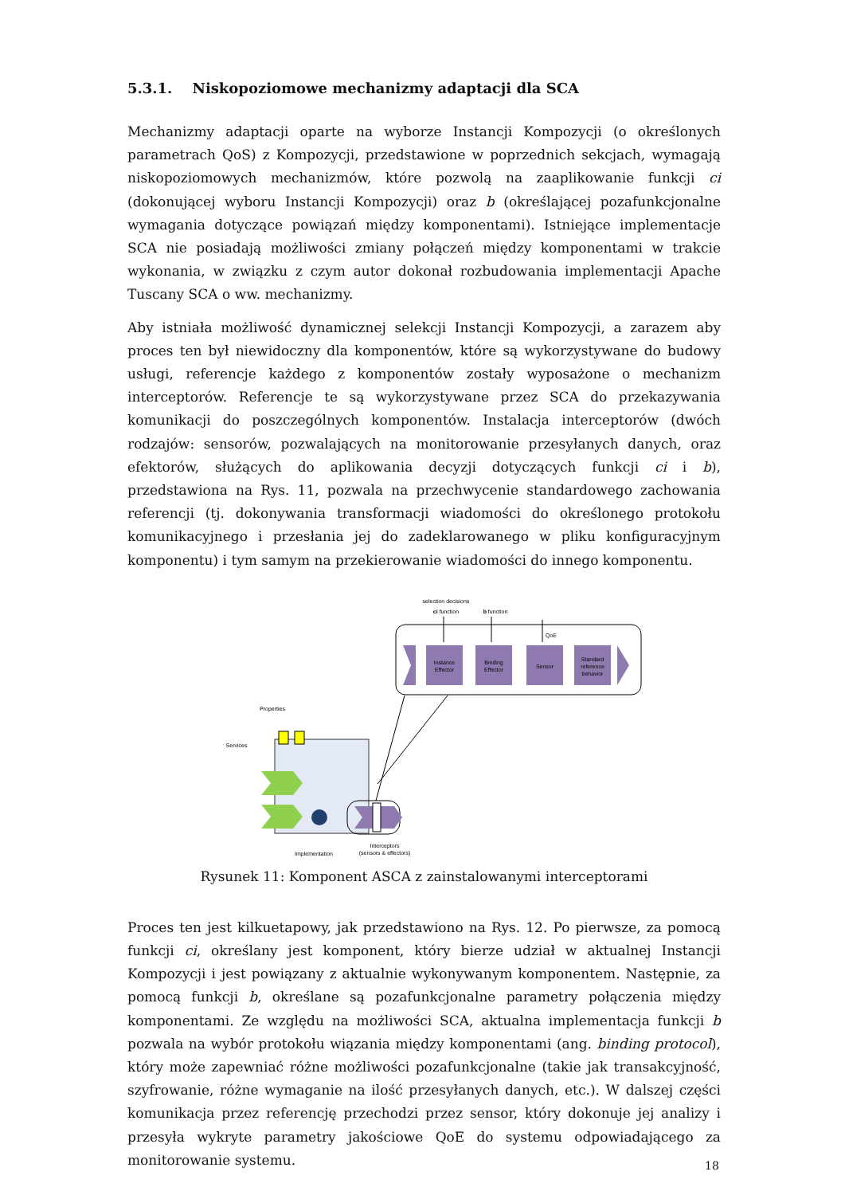5.3.1. Niskopoziomowe mechanizmy adaptacji dla SCA
Mechanizmy adaptacji oparte na wyborze Instancji Kompozycji (o określonych parametrach QoS) z Kompozycji, przedstawione w poprzednich sekcjach, wymagają niskopoziomowych mechanizmów, które pozwolą na zaaplikowanie funkcji ci (dokonującej wyboru Instancji Kompozycji) oraz b (określającej pozafunkcjonalne wymagania dotyczące powiązań między komponentami). Istniejące implementacje SCA nie posiadają możliwości zmiany połączeń między komponentami w trakcie wykonania, w związku z czym autor dokonał rozbudowania implementacji Apache Tuscany SCA o ww. mechanizmy.
Aby istniała możliwość dynamicznej selekcji Instancji Kompozycji, a zarazem aby proces ten był niewidoczny dla komponentów, które są wykorzystywane do budowy usługi, referencje każdego z komponentów zostały wyposażone o mechanizm interceptorów. Referencje te są wykorzystywane przez SCA do przekazywania komunikacji do poszczególnych komponentów. Instalacja interceptorów (dwóch rodzajów: sensorów, pozwalających na monitorowanie przesyłanych danych, oraz efektorów, służących do aplikowania decyzji dotyczących funkcji ci i b), przedstawiona na Rys. 11, pozwala na przechwycenie standardowego zachowania referencji (tj. dokonywania transformacji wiadomości do określonego protokołu komunikacyjnego i przesłania jej do zadeklarowanego w pliku konfiguracyjnym komponentu) i tym samym na przekierowanie wiadomości do innego komponentu.
selection decisions
ci function
b function
QoE
Instance
Effector
Binding
Effector
Sensor
Standard
reference
behavior
Properties
Services
Implementation
Interceptors
(sensors & effectors)
Rysunek 11: Komponent ASCA z zainstalowanymi interceptorami
Proces ten jest kilkuetapowy, jak przedstawiono na Rys. 12. Po pierwsze, za pomocą funkcji ci, określany jest komponent, który bierze udział w aktualnej Instancji Kompozycji i jest powiązany z aktualnie wykonywanym komponentem. Następnie, za pomocą funkcji b, określane są pozafunkcjonalne parametry połączenia między komponentami. Ze względu na możliwości SCA, aktualna implementacja funkcji b pozwala na wybór protokołu wiązania między komponentami (ang. binding protocol), który może zapewniać różne możliwości pozafunkcjonalne (takie jak transakcyjność, szyfrowanie, różne wymaganie na ilość przesyłanych danych, etc.). W dalszej części komunikacja przez referencję przechodzi przez sensor, który dokonuje jej analizy i przesyła wykryte parametry jakościowe QoE do systemu odpowiadającego za monitorowanie systemu.
18